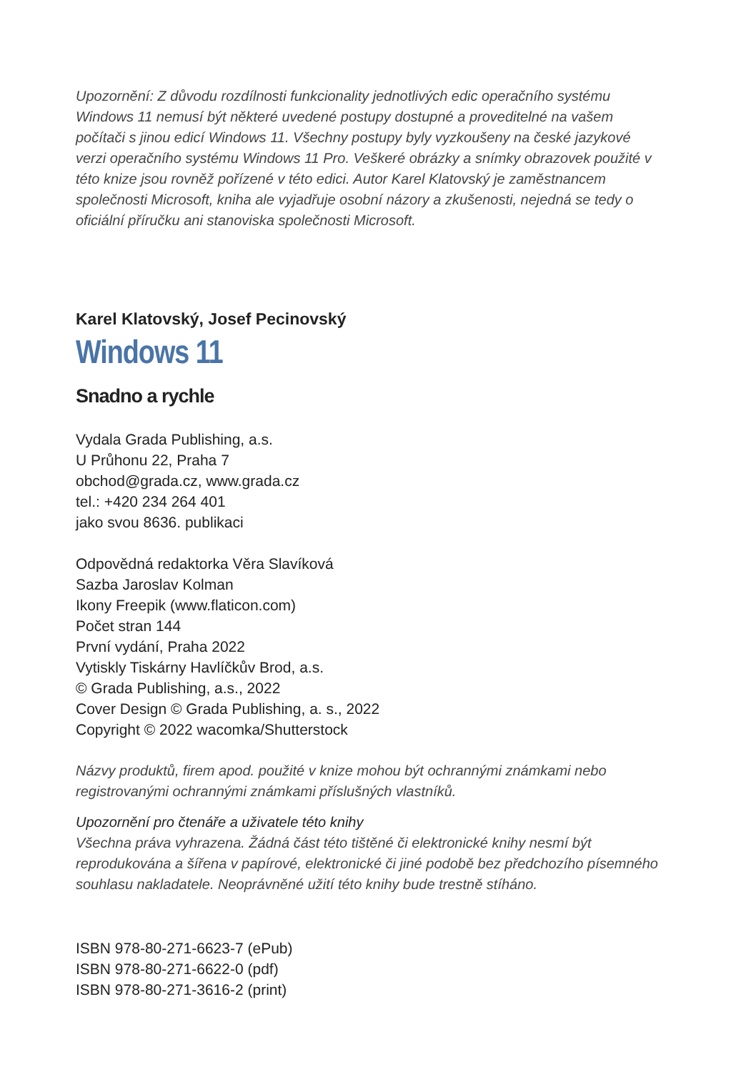Upozornění: Z důvodu rozdílnosti funkcionality jednotlivých edic operačního systému Windows 11 nemusí být některé uvedené postupy dostupné a proveditelné na vašem počítači s jinou edicí Windows 11. Všechny postupy byly vyzkoušeny na české jazykové verzi operačního systému Windows 11 Pro. Veškeré obrázky a snímky obrazovek použité v této knize jsou rovněž pořízené v této edici. Autor Karel Klatovský je zaměstnancem společnosti Microsoft, kniha ale vyjadřuje osobní názory a zkušenosti, nejedná se tedy o oficiální příručku ani stanoviska společnosti Microsoft.
Karel Klatovský, Josef Pecinovský
Windows 11
Snadno a rychle
Vydala Grada Publishing, a.s.
U Průhonu 22, Praha 7
obchod@grada.cz, www.grada.cz
tel.: +420 234 264 401
jako svou 8636. publikaci
Odpovědná redaktorka Věra Slavíková
Sazba Jaroslav Kolman
Ikony Freepik (www.flaticon.com)
Počet stran 144
První vydání, Praha 2022
Vytiskly Tiskárny Havlíčkův Brod, a.s.
© Grada Publishing, a.s., 2022
Cover Design © Grada Publishing, a. s., 2022
Copyright © 2022 wacomka/Shutterstock
Názvy produktů, firem apod. použité v knize mohou být ochrannými známkami nebo registrovanými ochrannými známkami příslušných vlastníků.
Upozornění pro čtenáře a uživatele této knihy
Všechna práva vyhrazena. Žádná část této tištěné či elektronické knihy nesmí být reprodukována a šířena v papírové, elektronické či jiné podobě bez předchozího písemného souhlasu nakladatele. Neoprávněné užití této knihy bude trestně stíháno.
ISBN 978-80-271-6623-7 (ePub)
ISBN 978-80-271-6622-0 (pdf)
ISBN 978-80-271-3616-2 (print)